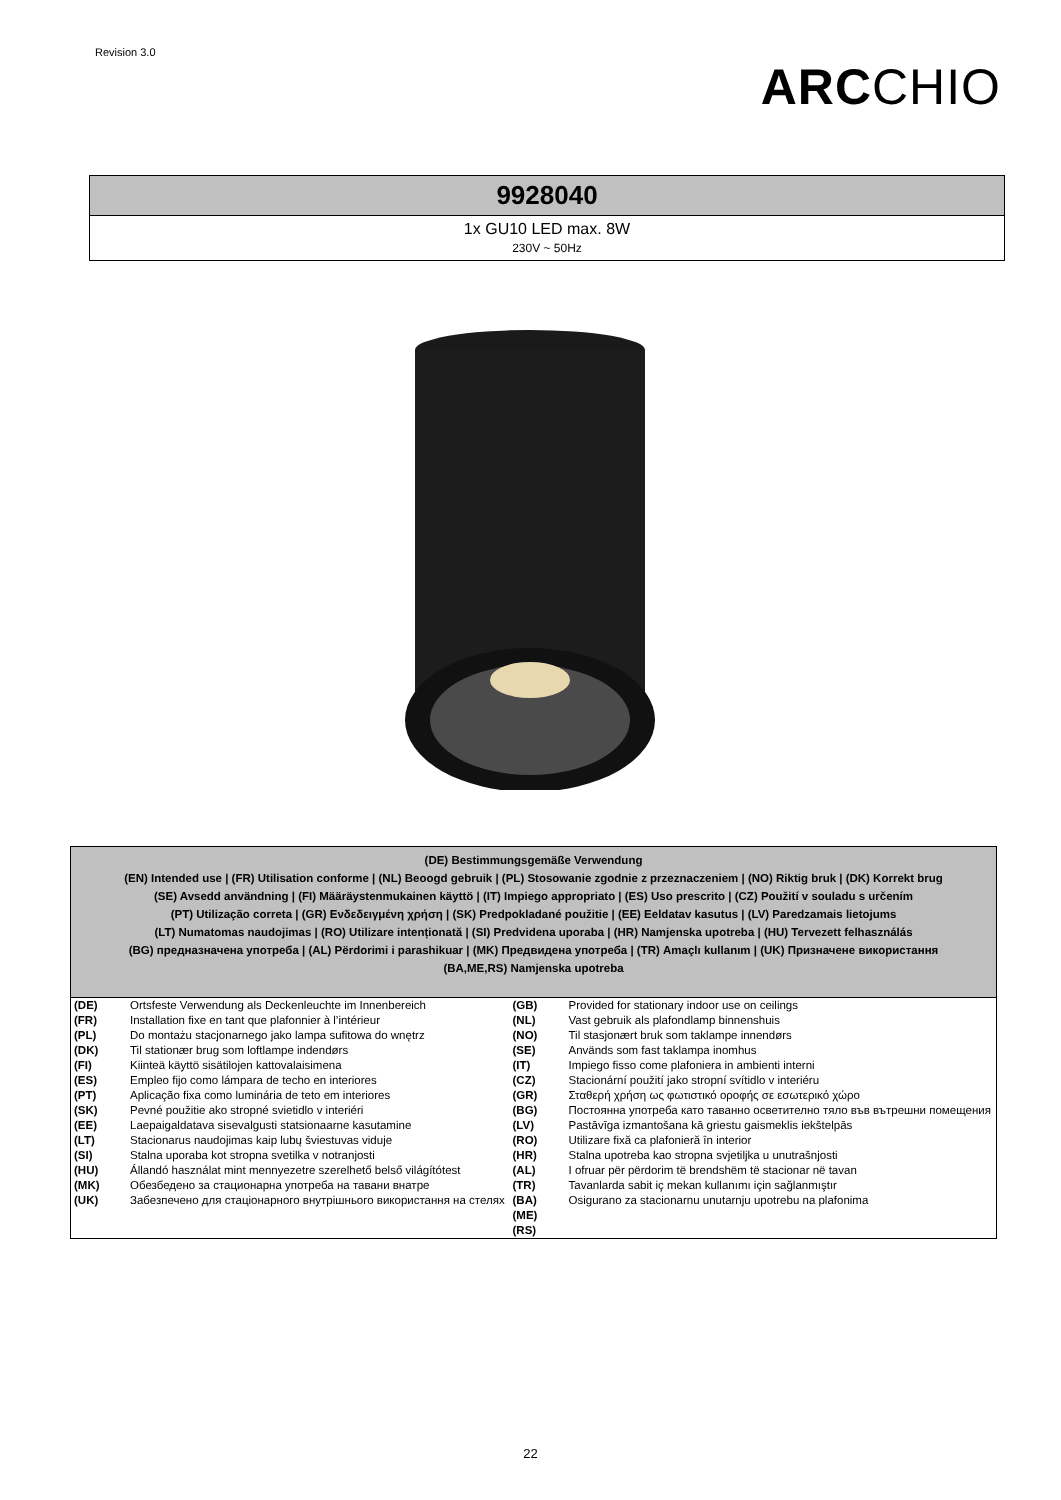Revision 3.0
ARCCHIO
| 9928040 |
| 1x GU10 LED max. 8W 230V ~ 50Hz |
| (DE) Bestimmungsgemäße Verwendung (EN) Intended use / (FR) Utilisation conforme / (NL) Beoogd gebruik / (PL) Stosowanie zgodnie z przeznaczeniem / (NO) Riktig bruk / (DK) Korrekt brug (SE) Avsedd användning / (FI) Määräystenmukainen käyttö / (IT) Impiego appropriato / (ES) Uso prescrito / (CZ) Použití v souladu s určením (PT) Utilização correta / (GR) Ενδεδειγμένη χρήση / (SK) Predpokladané použitie / (EE) Eeldatav kasutus / (LV) Paredzamais lietojums (LT) Numatomas naudojimas / (RO) Utilizare intenționată / (SI) Predvidena uporaba / (HR) Namjenska upotreba / (HU) Tervezett felhasználás (BG) предназначена употреба / (AL) Përdorimi i parashikuar / (MK) Предвидена употреба / (TR) Amaçlı kullanım / (UK) Призначене використання (BA,ME,RS) Namjenska upotreba | | | |
| --- | --- | --- | --- |
| (DE) | Ortsfeste Verwendung als Deckenleuchte im Innenbereich | (GB) | Provided for stationary indoor use on ceilings |
| (FR) | Installation fixe en tant que plafonnier à l’intérieur | (NL) | Vast gebruik als plafondlamp binnenshuis |
| (PL) | Do montażu stacjonarnego jako lampa sufitowa do wnętrz | (NO) | Til stasjonært bruk som taklampe innendørs |
| (DK) | Til stationær brug som loftlampe indendørs | (SE) | Används som fast taklampa inomhus |
| (FI) | Kiinteä käyttö sisätilojen kattovalaisimena | (IT) | Impiego fisso come plafoniera in ambienti interni |
| (ES) | Empleo fijo como lámpara de techo en interiores | (CZ) | Stacionární použití jako stropní svítidlo v interiéru |
| (PT) | Aplicação fixa como luminária de teto em interiores | (GR) | Σταθερή χρήση ως φωτιστικό οροφής σε εσωτερικό χώρο |
| (SK) | Pevné použitie ako stropné svietidlo v interiéri | (BG) | Постоянна употреба като таванно осветително тяло във вътрешни помещения |
| (EE) | Laepaigaldatava sisevalgusti statsionaarne kasutamine | (LV) | Pastāvīga izmantošana kā griestu gaismeklis iekštelpās |
| (LT) | Stacionarus naudojimas kaip lubų šviestuvas viduje | (RO) | Utilizare fixă ca plafonieră în interior |
| (SI) | Stalna uporaba kot stropna svetilka v notranjosti | (HR) | Stalna upotreba kao stropna svjetiljka u unutrašnjosti |
| (HU) | Állandó használat mint mennyezetre szerelhető belső világítótest | (AL) | I ofruar për përdorim të brendshëm të stacionar në tavan |
| (MK) | Обезбедено за стационарна употреба на тавани внатре | (TR) | Tavanlarda sabit iç mekan kullanımı için sağlanmıştır |
| (UK) | Забезпечено для стаціонарного внутрішнього використання на стелях | (BA) (ME) (RS) | Osigurano za stacionarnu unutarnju upotrebu na plafonima |
22